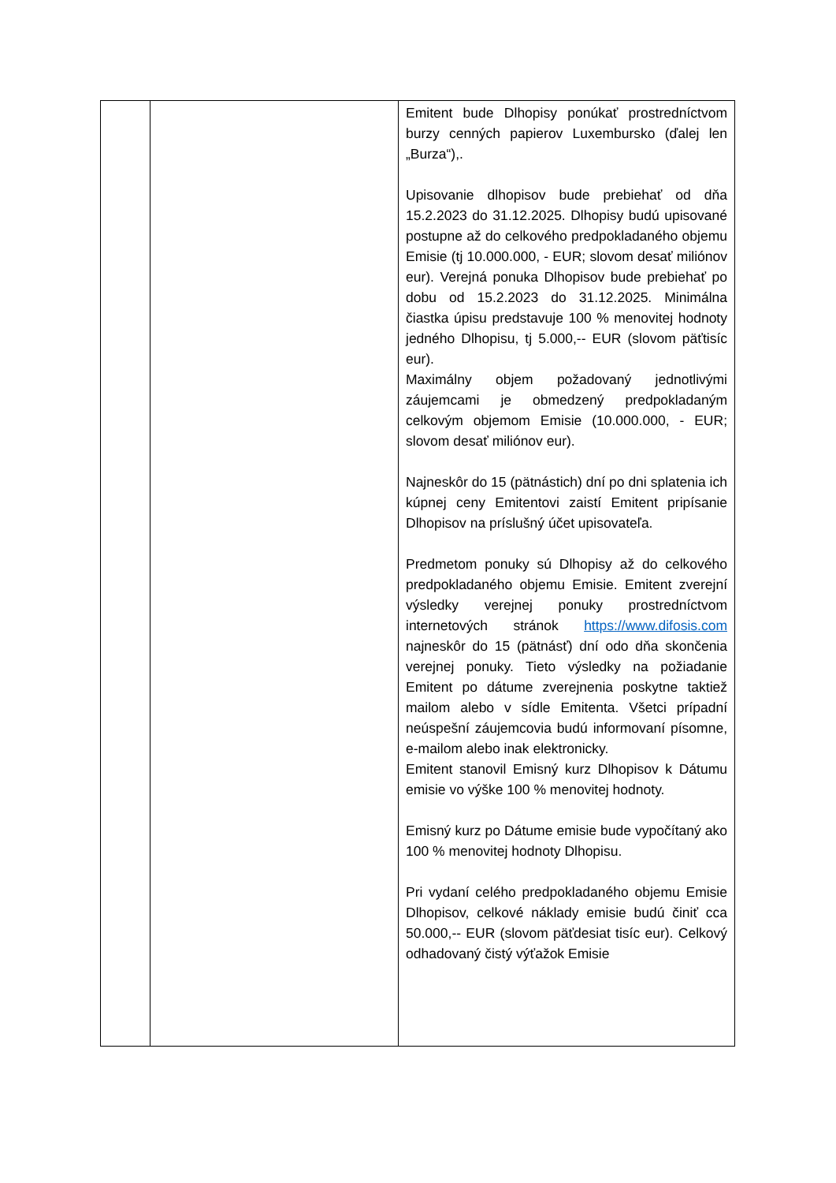| | | Emitent bude Dlhopisy ponúkať prostredníctvom burzy cenných papierov Luxembursko (ďalej len „Burza“),. Upisovanie dlhopisov bude prebiehať od dňa 15.2.2023 do 31.12.2025. Dlhopisy budú upisované postupne až do celkového predpokladaného objemu Emisie (tj 10.000.000, - EUR; slovom desať miliónov eur). Verejná ponuka Dlhopisov bude prebiehať po dobu od 15.2.2023 do 31.12.2025. Minimálna čiastka úpisu predstavuje 100 % menovitej hodnoty jedného Dlhopisu, tj 5.000,-- EUR (slovom päťtisíc eur). Maximálny objem požadovaný jednotlivými záujemcami je obmedzený predpokladaným celkovým objemom Emisie (10.000.000, - EUR; slovom desať miliónov eur). Najneskôr do 15 (pätnástich) dní po dni splatenia ich kúpnej ceny Emitentovi zaistí Emitent pripísanie Dlhopisov na príslušný účet upisovateľa. Predmetom ponuky sú Dlhopisy až do celkového predpokladaného objemu Emisie. Emitent zverejní výsledky verejnej ponuky prostredníctvom internetových stránok https://www.difosis.com najneskôr do 15 (pätnásť) dní odo dňa skončenia verejnej ponuky. Tieto výsledky na požiadanie Emitent po dátume zverejnenia poskytne taktiež mailom alebo v sídle Emitenta. Všetci prípadní neúspešní záujemcovia budú informovaní písomne, e-mailom alebo inak elektronicky. Emitent stanovil Emisný kurz Dlhopisov k Dátumu emisie vo výške 100 % menovitej hodnoty. Emisný kurz po Dátume emisie bude vypočítaný ako 100 % menovitej hodnoty Dlhopisu. Pri vydaní celého predpokladaného objemu Emisie Dlhopisov, celkové náklady emisie budú činiť cca 50.000,-- EUR (slovom päťdesiat tisíc eur). Celkový odhadovaný čistý výťažok Emisie |